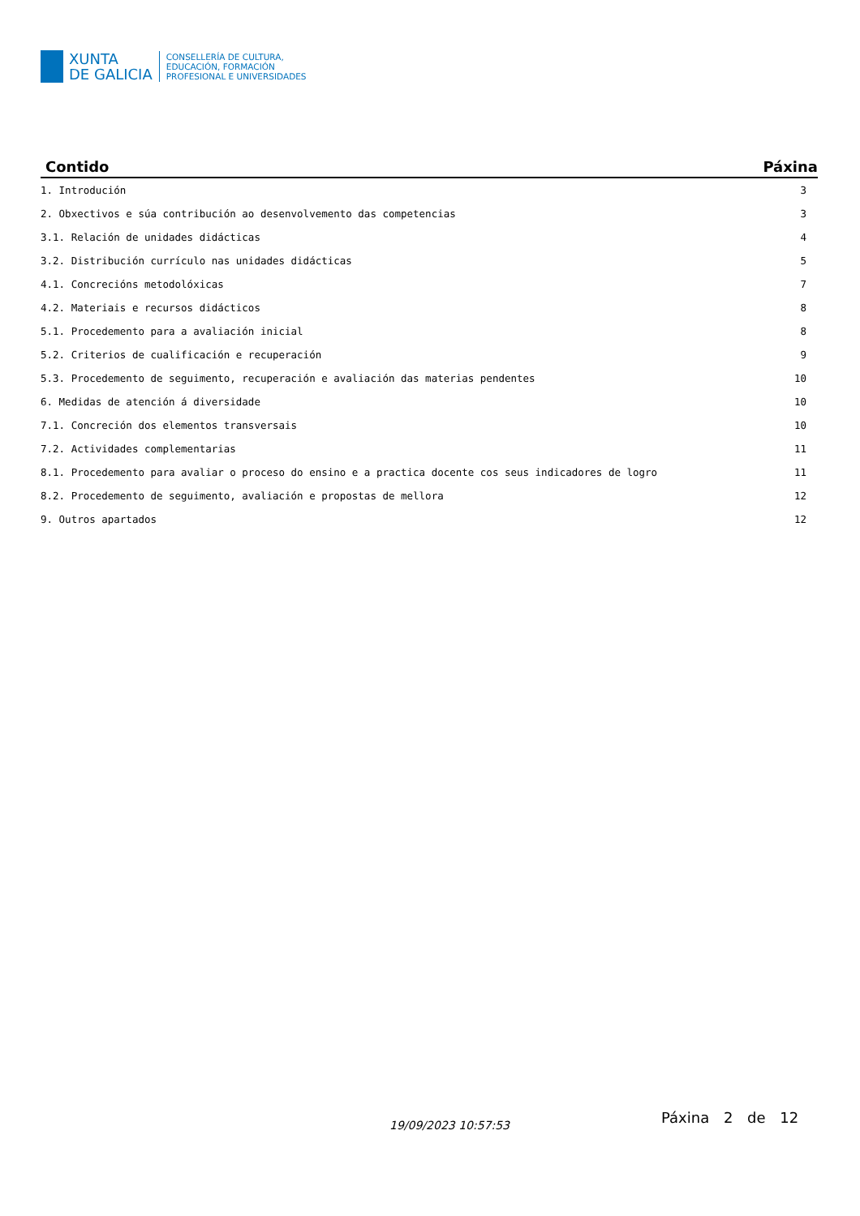XUNTA
DE GALICIA
CONSELLERÍA DE CULTURA,
EDUCACIÓN, FORMACIÓN
PROFESIONAL E UNIVERSIDADES
| Contido | Páxina |
| --- | --- |
| 1. Introdución | 3 |
| 2. Obxectivos e súa contribución ao desenvolvemento das competencias | 3 |
| 3.1. Relación de unidades didácticas | 4 |
| 3.2. Distribución currículo nas unidades didácticas | 5 |
| 4.1. Concrecións metodolóxicas | 7 |
| 4.2. Materiais e recursos didácticos | 8 |
| 5.1. Procedemento para a avaliación inicial | 8 |
| 5.2. Criterios de cualificación e recuperación | 9 |
| 5.3. Procedemento de seguimento, recuperación e avaliación das materias pendentes | 10 |
| 6. Medidas de atención á diversidade | 10 |
| 7.1. Concreción dos elementos transversais | 10 |
| 7.2. Actividades complementarias | 11 |
| 8.1. Procedemento para avaliar o proceso do ensino e a practica docente cos seus indicadores de logro | 11 |
| 8.2. Procedemento de seguimento, avaliación e propostas de mellora | 12 |
| 9. Outros apartados | 12 |
19/09/2023 10:57:53 Páxina 2 de 12